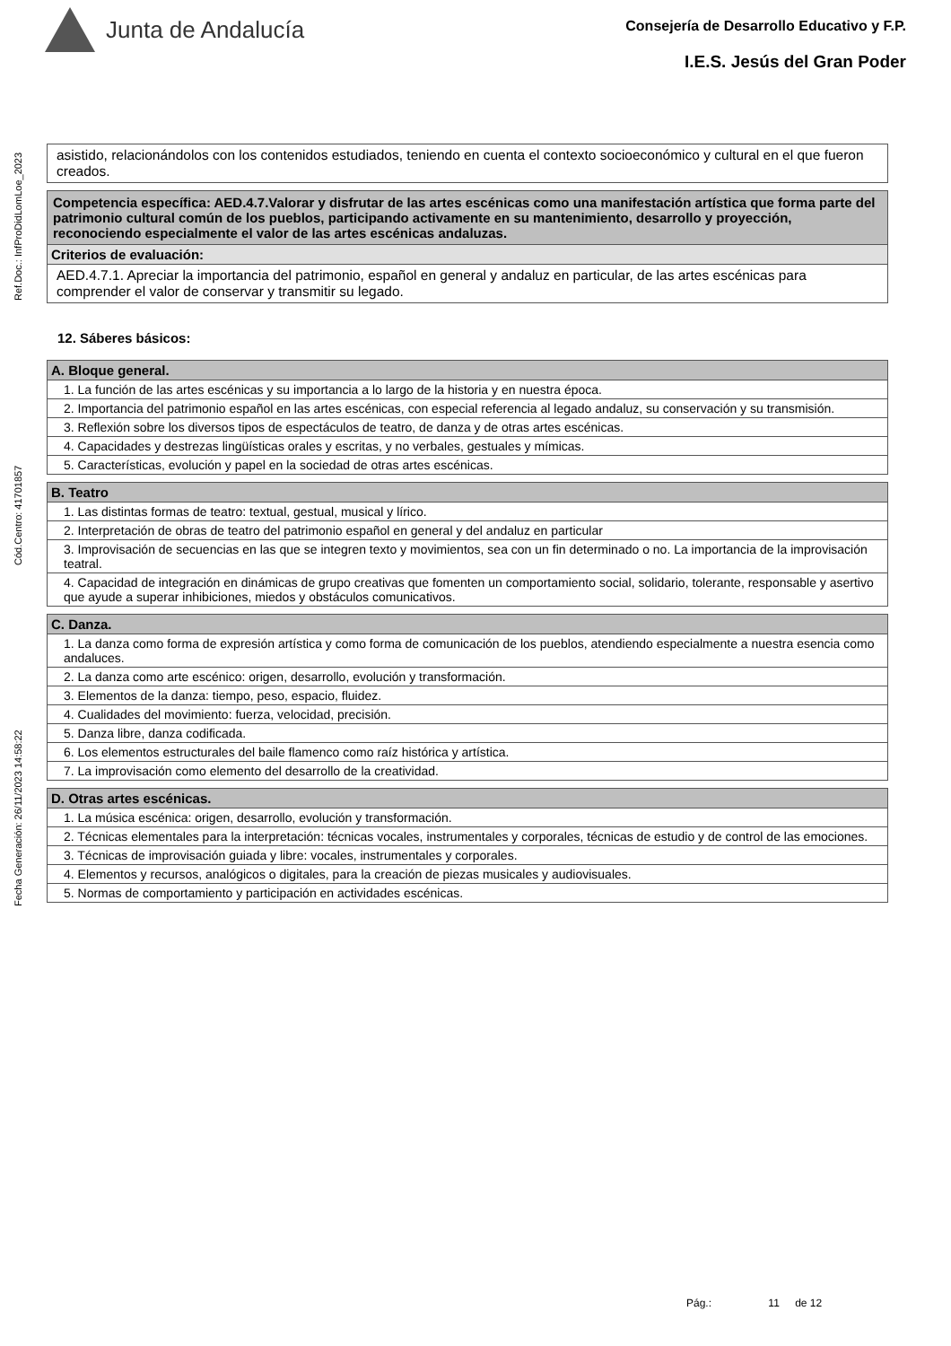Junta de Andalucía
Consejería de Desarrollo Educativo y F.P.
I.E.S. Jesús del Gran Poder
Fecha Generación: 26/11/2023 14:58:22 Cód.Centro: 41701857 Ref.Doc.: InfProDidLomLoe_2023
| asistido, relacionándolos con los contenidos estudiados, teniendo en cuenta el contexto socioeconómico y cultural en el que fueron creados. |
| Competencia específica: AED.4.7.Valorar y disfrutar de las artes escénicas como una manifestación artística que forma parte del patrimonio cultural común de los pueblos, participando activamente en su mantenimiento, desarrollo y proyección, reconociendo especialmente el valor de las artes escénicas andaluzas. |
| Criterios de evaluación: |
| AED.4.7.1. Apreciar la importancia del patrimonio, español en general y andaluz en particular, de las artes escénicas para comprender el valor de conservar y transmitir su legado. |
12. Sáberes básicos:
| A. Bloque general. |
| 1. La función de las artes escénicas y su importancia a lo largo de la historia y en nuestra época. |
| 2. Importancia del patrimonio español en las artes escénicas, con especial referencia al legado andaluz, su conservación y su transmisión. |
| 3. Reflexión sobre los diversos tipos de espectáculos de teatro, de danza y de otras artes escénicas. |
| 4. Capacidades y destrezas lingüísticas orales y escritas, y no verbales, gestuales y mímicas. |
| 5. Características, evolución y papel en la sociedad de otras artes escénicas. |
| B. Teatro |
| 1. Las distintas formas de teatro: textual, gestual, musical y lírico. |
| 2. Interpretación de obras de teatro del patrimonio español en general y del andaluz en particular |
| 3. Improvisación de secuencias en las que se integren texto y movimientos, sea con un fin determinado o no. La importancia de la improvisación teatral. |
| 4. Capacidad de integración en dinámicas de grupo creativas que fomenten un comportamiento social, solidario, tolerante, responsable y asertivo que ayude a superar inhibiciones, miedos y obstáculos comunicativos. |
| C. Danza. |
| 1. La danza como forma de expresión artística y como forma de comunicación de los pueblos, atendiendo especialmente a nuestra esencia como andaluces. |
| 2. La danza como arte escénico: origen, desarrollo, evolución y transformación. |
| 3. Elementos de la danza: tiempo, peso, espacio, fluidez. |
| 4. Cualidades del movimiento: fuerza, velocidad, precisión. |
| 5. Danza libre, danza codificada. |
| 6. Los elementos estructurales del baile flamenco como raíz histórica y artística. |
| 7. La improvisación como elemento del desarrollo de la creatividad. |
| D. Otras artes escénicas. |
| 1. La música escénica: origen, desarrollo, evolución y transformación. |
| 2. Técnicas elementales para la interpretación: técnicas vocales, instrumentales y corporales, técnicas de estudio y de control de las emociones. |
| 3. Técnicas de improvisación guiada y libre: vocales, instrumentales y corporales. |
| 4. Elementos y recursos, analógicos o digitales, para la creación de piezas musicales y audiovisuales. |
| 5. Normas de comportamiento y participación en actividades escénicas. |
Pág.: 11 de 12